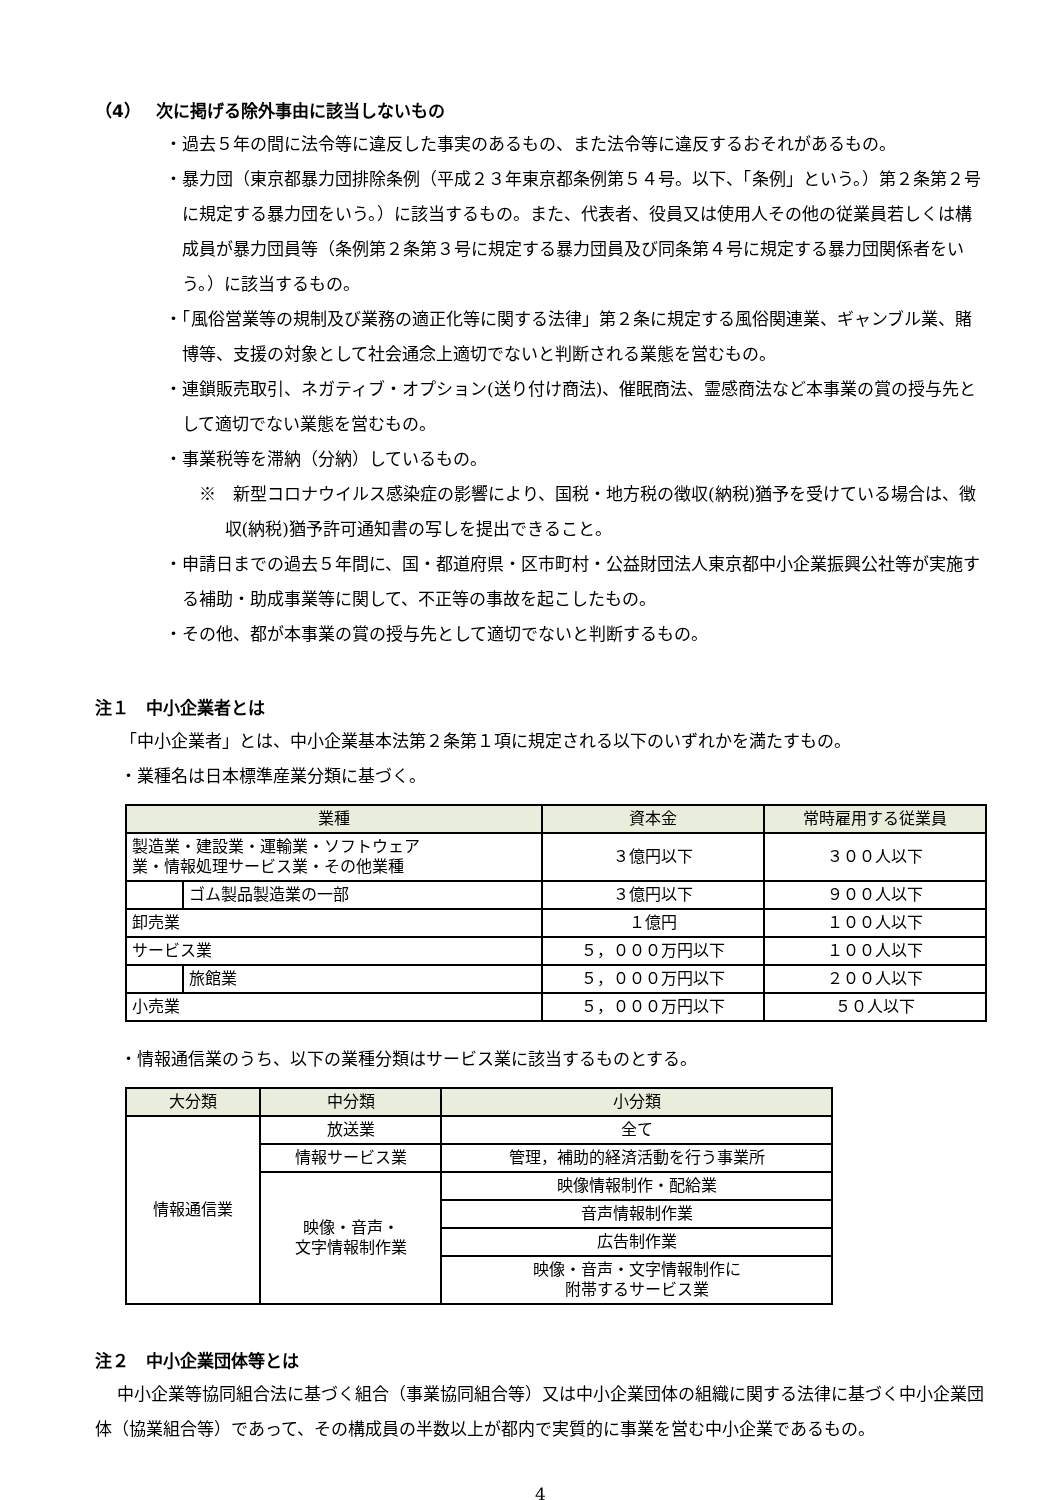（4）　 次に掲げる除外事由に該当しないもの
・過去５年の間に法令等に違反した事実のあるもの、また法令等に違反するおそれがあるもの。
・暴力団（東京都暴力団排除条例（平成２３年東京都条例第５４号。以下、「条例」という。）第２条第２号に規定する暴力団をいう。）に該当するもの。また、代表者、役員又は使用人その他の従業員若しくは構成員が暴力団員等（条例第２条第３号に規定する暴力団員及び同条第４号に規定する暴力団関係者をいう。）に該当するもの。
・「風俗営業等の規制及び業務の適正化等に関する法律」第２条に規定する風俗関連業、ギャンブル業、賭博等、支援の対象として社会通念上適切でないと判断される業態を営むもの。
・連鎖販売取引、ネガティブ・オプション(送り付け商法)、催眠商法、霊感商法など本事業の賞の授与先として適切でない業態を営むもの。
・事業税等を滞納（分納）しているもの。
※　新型コロナウイルス感染症の影響により、国税・地方税の徴収(納税)猶予を受けている場合は、徴収(納税)猶予許可通知書の写しを提出できること。
・申請日までの過去５年間に、国・都道府県・区市町村・公益財団法人東京都中小企業振興公社等が実施する補助・助成事業等に関して、不正等の事故を起こしたもの。
・その他、都が本事業の賞の授与先として適切でないと判断するもの。
注１　中小企業者とは
「中小企業者」とは、中小企業基本法第２条第１項に規定される以下のいずれかを満たすもの。
・業種名は日本標準産業分類に基づく。
| 業種 | | 資本金 | 常時雇用する従業員 |
| --- | --- | --- | --- |
| 製造業・建設業・運輸業・ソフトウェア 業・情報処理サービス業・その他業種 | | ３億円以下 | ３００人以下 |
| | ゴム製品製造業の一部 | ３億円以下 | ９００人以下 |
| 卸売業 | | １億円 | １００人以下 |
| サービス業 | | ５，０００万円以下 | １００人以下 |
| | 旅館業 | ５，０００万円以下 | ２００人以下 |
| 小売業 | | ５，０００万円以下 | ５０人以下 |
・情報通信業のうち、以下の業種分類はサービス業に該当するものとする。
| 大分類 | 中分類 | 小分類 |
| --- | --- | --- |
| 情報通信業 | 放送業 | 全て |
| | 情報サービス業 | 管理，補助的経済活動を行う事業所 |
| | 映像・音声・ 文字情報制作業 | 映像情報制作・配給業 |
| | | 音声情報制作業 |
| | | 広告制作業 |
| | | 映像・音声・文字情報制作に 附帯するサービス業 |
注２　中小企業団体等とは
中小企業等協同組合法に基づく組合（事業協同組合等）又は中小企業団体の組織に関する法律に基づく中小企業団体（協業組合等）であって、その構成員の半数以上が都内で実質的に事業を営む中小企業であるもの。
4